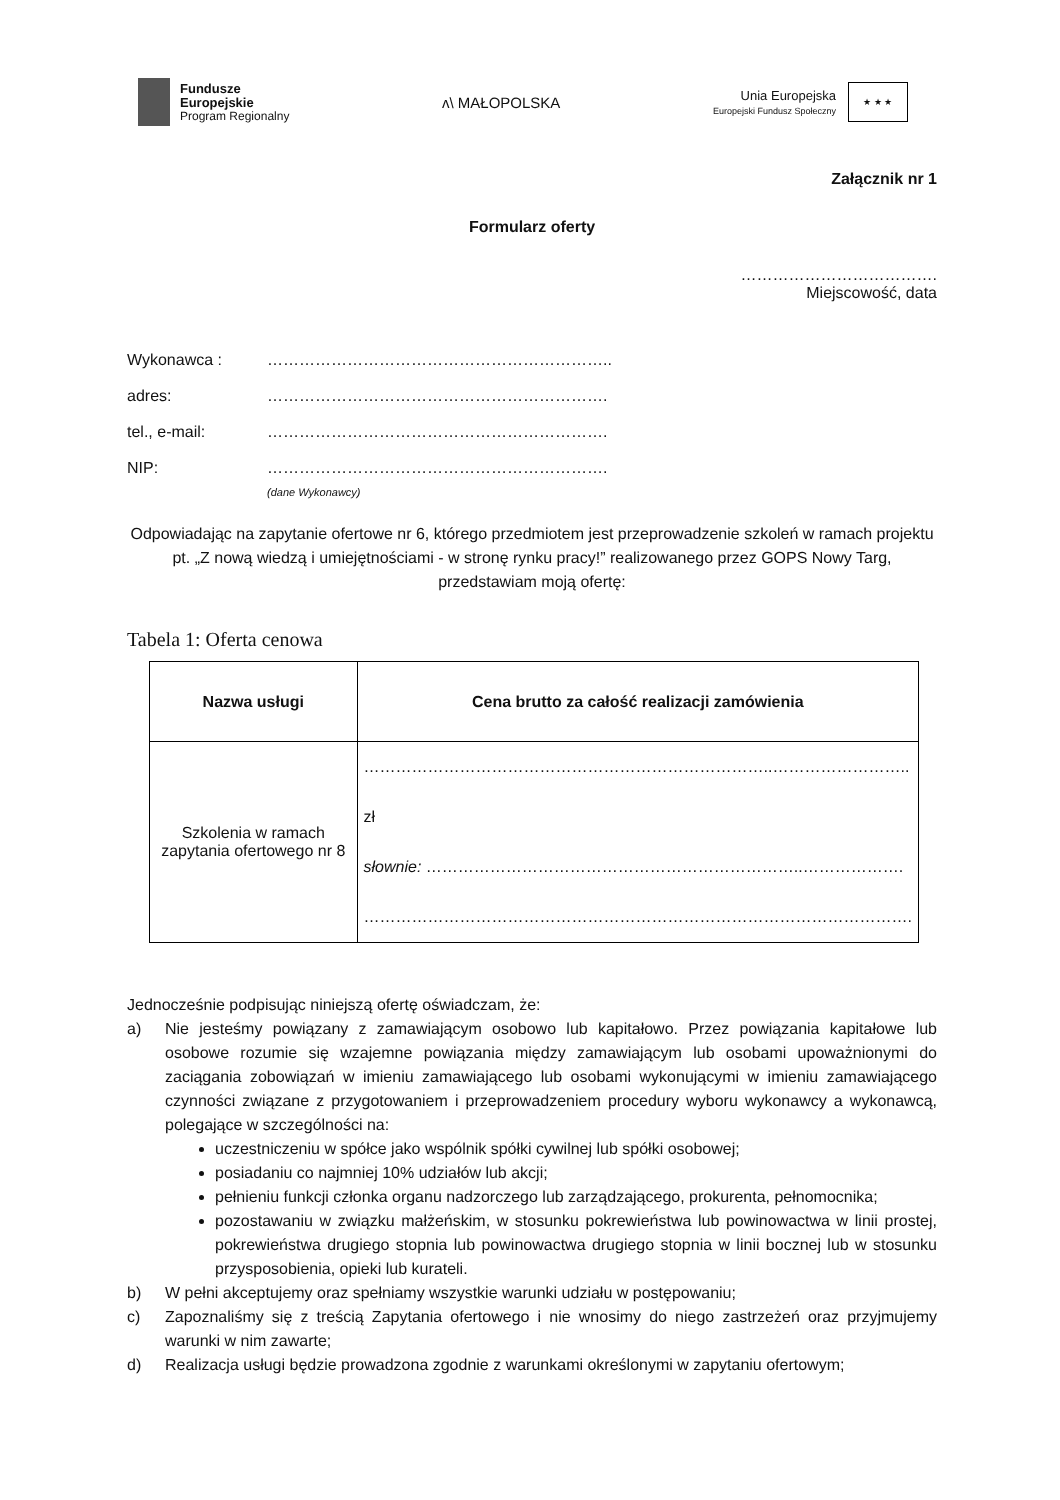Fundusze
Europejskie
Program Regionalny
ᴧ\ MAŁOPOLSKA
Unia Europejska
Europejski Fundusz Społeczny
★ ★ ★
Załącznik nr 1
Formularz oferty
……………………………….
Miejscowość, data
Wykonawca : ………………………………………………………..
adres: ……………………………………………………….
tel., e-mail: ……………………………………………………….
NIP: ……………………………………………………….
(dane Wykonawcy)
Odpowiadając na zapytanie ofertowe nr 6, którego przedmiotem jest przeprowadzenie szkoleń w ramach projektu pt. „Z nową wiedzą i umiejętnościami - w stronę rynku pracy!” realizowanego przez GOPS Nowy Targ, przedstawiam moją ofertę:
Tabela 1: Oferta cenowa
| Nazwa usługi | Cena brutto za całość realizacji zamówienia |
| --- | --- |
| Szkolenia w ramach zapytania ofertowego nr 8 | …………………………………………………………………..…………………….. zł słownie: ……………………………………………………………..………………. …………………………………………………………………………………………. |
Jednocześnie podpisując niniejszą ofertę oświadczam, że:
a) Nie jesteśmy powiązany z zamawiającym osobowo lub kapitałowo. Przez powiązania kapitałowe lub osobowe rozumie się wzajemne powiązania między zamawiającym lub osobami upoważnionymi do zaciągania zobowiązań w imieniu zamawiającego lub osobami wykonującymi w imieniu zamawiającego czynności związane z przygotowaniem i przeprowadzeniem procedury wyboru wykonawcy a wykonawcą, polegające w szczególności na:
uczestniczeniu w spółce jako wspólnik spółki cywilnej lub spółki osobowej;
posiadaniu co najmniej 10% udziałów lub akcji;
pełnieniu funkcji członka organu nadzorczego lub zarządzającego, prokurenta, pełnomocnika;
pozostawaniu w związku małżeńskim, w stosunku pokrewieństwa lub powinowactwa w linii prostej, pokrewieństwa drugiego stopnia lub powinowactwa drugiego stopnia w linii bocznej lub w stosunku przysposobienia, opieki lub kurateli.
b) W pełni akceptujemy oraz spełniamy wszystkie warunki udziału w postępowaniu;
c) Zapoznaliśmy się z treścią Zapytania ofertowego i nie wnosimy do niego zastrzeżeń oraz przyjmujemy warunki w nim zawarte;
d) Realizacja usługi będzie prowadzona zgodnie z warunkami określonymi w zapytaniu ofertowym;